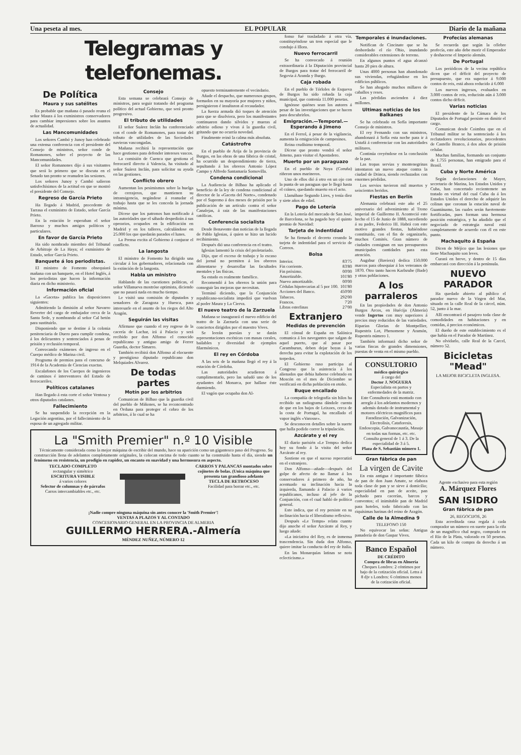Una peseta al mes. EL POPULAR Diario de la mañana
Telegramas y telefonemas.
De Política
Maura y sus satélites
Es probable que mañana ó pasado reuna el señor Maura á los exministros conservadores para cambiar impresiones sobre los asuntos de actualidad.
Las Mancomunidades
Los señores Cambó y Junoy han celebrado una extensa conferencia con el presidente del Consejo de ministros, señor conde de Romanones, sobre el proyecto de las Mancomunidades.
El señor Romanones dijo á sus visitantes que será lo primero que se discuta en el Senado tan pronto se reanuden las sesiones.
Los señores Junoy y Cambó salieron satisfechísimos de la actitud en que se mostró el presidente del Consejo.
Regreso de García Prieto
Ha llegado á Madrid, procedente de Tarrasa el exministro de Estado, señor García Prieto.
En la estación le esperaban el señor Barroso y muchos amigos políticos y particulares.
En favor de García Prieto
Ha sido nombrado miembro del Tribunal de Arbitraje de La Haya; el exministro de Estado, señor García Prieto.
Banquete á los periodistas.
El ministro de Fomento obsequiará mañana con un banquete, en el Hotel Inglés, á los periodistas que hacen la información diaria en dicho ministerio.
Información oficial
La «Gaceta» publica las disposiciones siguientes:
Admitiendo la dimisión al señor Navarro Reverter del cargo de embajador cerca de la Santa Sede, y nombrando al señor Cal betón para sustituirlo.
Disponiendo que se destine á la colonia penitenciaria de Duero para cumplir condena, á los delicuentes y sentenciados á penas de prisión y reclusión temporal.
Convocando exámenes de ingreso en el Cuerpo médico de Marina civil.
Programa de premios para el concurso de 1914 de la Academia de Ciencias exactas.
Escalafones de los Cuerpos de ingenieros de caminos é interventores del Estado de ferrocarriles.
Políticos catalanes
Han llegado á esta corte el señor Ventosa y otros diputados catalanes.
Fallecimiento
Se ha suspendido la recepción en la Legación argentina, por el fallecimiento de la esposa de un agregado militar.
Consejo
Esta semana se celebrará Consejo de ministros, para seguir tratando del programa político del actual Gobierno, que será pronto progresivo.
El tributo de utilidades
El señor Suárez Inclán ha conferenciado con el conde de Romanones, para tratar del tributo de utilidades de las Sociedades navieras vascongadas.
Mañana recibirá la representación que hace gestiones para defender intereses vascos.
La comisión de Cuenca que gestiona el ferrocarril directo á Valencia, ha visitado al señor Suárez Inclán, para solicitar su ayuda en las gestiones.
Conflicto obrero
Aumentan los pesimismos sobre la huelga de cerrajeros, que mantienen su intransigencia, negándose á reanudar el trabajo hasta que se les conceda la jornada mínima.
Dícese que los patronos han notificado á las autoridades que el sábado despedirán á sus operarios, ocupados en la edificación en Madrid y en los talleres, calculándose en 25.000 los que quedarán parados el lunes.
La Prensa excita al Gobierno á conjurar el conflicto.
La langosta
El ministro de Fomento ha dirigido una circular á los gobernadores, relacionada con la extinción de la langosta.
Habla un ministro
Hablando de las cuestiones políticas, el señor Villanueva mostróse optimista, diciendo que no pasará nada en mucho tiempo.
Le visitó una comisión de diputados y senadores de Zaragoza y Huesca, para interesarle en el asunto de los riegos del Alto Aragón.
Seguirán las visitas
Afírmase que cuando el rey regrese de la cacería de Lachar, irá á Palacio y será recibido por don Alfonso el conocido republicano y antiguo amigo de Ferrer Guardia, doctor Simarro.
También recibirá don Alfonso al elocuente y prestigioso diputado republicano don Melquiades Alvarez.
De todas partes
Motín por los arbitrios
Comunican de Bilbao que la guardia civil del pueblo de Miñones, se ha reconcentrado en Orduna para proteger el cobro de los arbitrios, á lo cual se ha
opuesto terminantemente el vecindario.
Añade el despacho, que numerosos grupos, formados en su mayoría por mujeres y niños, persiguieron é insultaron al recaudador.
La fuerza armada dió toques de atención para que se disolviera, pero los manifestantes continuaron dando silvidos y mueras al arbitrio odioso y vivas á la guardia civil, gritando que no ocurría novedad.
Finalmente reinó la calma más absoluta.
Catástrofre
En el pueblo de Arija de la provincia de Burgos, en las obras de una fábrica de cristal, ha ocurrido un desprendimiento de tierra, sepultando á los obreros Antonio López Campo y Alfredo Santamaría Somovilla.
Condena condicional
La Audiencia de Bilbao ha aplicado el beneficio de la ley de condena condicional al director de la «Gaceta del Norte», condenado por el Supremo á dos meses de prisión por la publicación de un artículo contra el señor Canalejas, á raiz de las manifestaciones católicas.
Conferencia socialista
Desde Benavente dan noticias de la llegada de Pablo Iglesias, á quien se hizo un lucido recibimiento.
Después dió una conferencia en el teatro.
Iglesias lamentó la crisis del proletariado.
Dijo, que el exceso de trabajo y lo escaso del jornal no permiten á los obreros alimentarse y desarrollar las facultades mentales y las físicas.
Su estado es realmente famélico.
Recomendó á los obreros la unión para conseguir las mejoras que necesitan.
Terminó diciendo, que la Conjunción republicano-socialista impedirá que vuelvan al poder Maura y La Cierva.
El nuevo teatro de la Zarzuela
Mañana se inaugurará el nuevo edificio del teatro de la Zarzuela con una serie de conciertos dirigidos por el maestro Vives.
Se leerán poesías y se darán representaciones escénicas con masas corales, bailables y diversidad de ejemplos filarmónicos.
El rey en Córdoba
A las seis de la mañana llegó el rey á la estación de Córdoba.
Las autoridades acudieron á cumplimentarlo, pero las saludó uno de los ayudantes del Monarca, por hallase éste durmiendo.
El vagón que ocupaba don Al-
La "Smith Premier" n.º 10 Visible
Técnicamente considerada como la mejor máquina de escribir del mundo, hace su aparición como un gigantesco paso del Progreso. Su construcción llena de adelantos completamente originales, la colocan encima de todo cuanto se ha construido hasta el día, siendo un fenómeno en resistencia, un prodigio en rapidez, un encanto en suavidad y una hermosura en aspecto.
TECLADO COMPLETO
rectangular y simétrico
ESCRITURA VISIBLE
á varios colores
Selector de columnas y de párrafos
Carros intercambiables etc., etc.
CARROS Y PALANCAS montados sobre cojinetes de bolas. (Unica máquina que presenta tan grandioso adelanto
TECLA DE RETROCESO
Facilidad para borrar etc., etc.
¡Nadie compre ninguna máquina sin antes conocer la 'Smith Premier'!
VENTAS A PLAZOS Y AL CONTADO
CONCESIONARIO GENERAL EN LA PROVINCIA DE ALMERIA
GUILLERMO HERRERA.-Almería
MÉNDEZ NUÑEZ, NÚMERO 12
fonso fué trasladado á otra vía, constituyéndose un tren especial que le condujo á Illora.
Nuevo ferrocarril
Se ha convocado á reunión extraordinaria á la Diputación provincial de Burgos para tratar del ferrocarril de Segovia á Aranda y Burgo.
Caja robada
En el pueblo de Tórloles de Esqueva de Burgos ha sido robada la caja municipal, que contenía 11.000 pesetas.
Ignórase quiénes sean los autores á pesar de las investigaciones que se hacen para descubrirlos.
Emigración.—Temporal.—Esperando á Jimeno
En el Ferrol, á pesar de la vigilancia, aumenta la emigración de campesinos.
Reina crudísimo temporal.
Dícese que pronto vendrá el señor Jimeno, para visitar el Apostadero.
Muerto por un paraguazo
En el pueblo de Noya (Coruña) riñeron unos marineros.
Uno de ellos dió á otro en un ojo con la punta de un paraguas que le llegó hasta el cráneo, quedando muerto en el acto.
Llamábase Segundo Lires, y tenía diez y siete años de edad.
Pago de Lotería
En la Lotería del mercado de San José, de Barcelona, se ha pagado hoy el quinto premio de Navidad:
Tarjeta de indentidad
Se ha firmado el decreto creando la tarjeta de indentidad para el servicio de Correos.
Bolsa
| Interior. | 83'75 |
| Fin corriente. | 83'80 |
| Fin próximo. | 00'00 |
| Amortizable. | 101'80 |
| Nuevo amortizable. | 00'00 |
| Cédulas hipotecarias al 5 por 100. | 101'80 |
| Acciones del Banco. | 450'00 |
| Tabacos. | 292'00 |
| Francos. | 7'20 |
| Libras esterlinas | 27'00 |
Extranjero
Medidas de prevención
El cónsul de España en Salónica comunica á los navegantes que salgan de aquel puerto, que al pasar por Caramburun, deben dejar boyas á la derecha para evitar la explotación de los torpedos.
El Gobierno ruso participa al Congreso que la asistencia á los alienados que debia haberse celebrado en Moscón en el mes de Diciembre se verificará en dicha población en otoño.
Buque encallado
La compañía de telegrafía sin hilos ha recibido un radiograma dándole cuenta de que en los bajos de Leixoes, cerca de la costa de Portugal, ha encallado el vapor inglés «Varosse».
Se desconocen detalles sobre la suerte que halla podido correr la tripulación.
Azcárate y el rey
El diario parisién «Le Temps» dedica hoy su fondo á la visita del señor Azcárate al rey.
Sostiene en que el suceso repercutirá en el extranjero.
Don Alfonso—añade—después del golpe de afecto de no llamar á los conservadores á primero de año, ha acentuado su inclinación hacia la izquierda, llamando á Palacio á varios republicanos, incluso al jefe de la Conjunción, con el cual habló de política general.
Este indica, que el rey persiste en su inclinación hacia el liberalismo reflexivo.
Después «Le Temps» relata cuanto dijo anoche el señor Azcárate al Rey, y luego añade:
«La iniciativa del Rey, es de inmensa trascendencia. Sin duda don Alfonso, quiere imitar la conducta del rey de Italia.
En las Monarquías latinas se nota eclecticismo.»
Temporales é inundaciones.
Notifican de Cincinate que se ha desbordado el río Ohio, inundando considerables extensiones de terreno.
En algunos puntos el agua alcanzó hasta 20 pies de altura.
Unas 4000 personas han abandonado sus viviendas, refugiándose en los edificios públicos.
Se han ahogado muchos millares de caballos y reses.
Las pérdidas ascienden á diez millones.
Ultimas noticias de los Balkanes
Se ha celebrado en Sofía importante Consejo de ministros.
El rey Fernando con sus ministros, abandonará á Sofía esta noche para ir á Ustafá á conferenciar con las autoridades militares.
Continúa creyéndose en la conclusión de la paz.
Las tropas servias y montenegrinas intentaron un nuevo ataque contra la ciudad de Drinca, siendo rechazados con enormes pérdidas.
Los servios tuvieron mil muertos y seiscientos heridos.
Fiestas en Berlín
Alemania celebrará este año el 25 aniversario del advenimiento al Trono imperial de Guillermo II. Aconteció este hecho el 15 de Junio de 1888, sucediendo á su padre, Federico III. Habrá con este motivo grandes fiestas, habiéndose constituido, con el fin de organizarlo, muchos Comités. Gran número de ciudades consignan en sus presupuestos municipales cantidades para esta atención.
Augsbur (Baviera) dedica 150.000 marcos para obsequiar á los veteranos de 1870. Otro tanto hacen Karlsruhe (Bade) y otras poblaciones.
A los parraleros
En las propiedades de don Antonio Burgos Arcos, en Huécija (Almería) vende Ingertos con muy superiores á precios muy reducidos de las variedades. Riparias Glorias de Montpellier, Rupestris Lot, Phenomene y Aramón, Rupestris número 1.
También informará dicho señor de varias fincas de grandes dimensiones, puestas de venta en el mismo pueblo.
CONSULTORIO
médico quirúrgico
á cargo del
Doctor J. NOGUERA
Especialista en partos y enfermedades de la matriz.
Este Consultorio está montado con arreglo á los adelantos modernos y además dotado de instrumental y motores eléctricos magníficos para Faradización, Galvanización, Electrolisis, Cataforesis, Endoscopia, Galvanocaustía, Masaje en todas sus formas, etc. etc.
Consulta general de 1 á 3. De la especialidad de 3 á 5.
Plaza de S. Sebastián número 1.
Gran fábrica de pan
La virgen de Cavite
En esta antigua é importante fábrica de pan de don Juan Amate, se elabora toda clase de pan y se sirve á domicilio; especialidad en pan de aceite, pan pichado para cacerías, barcos y conventos; el inimitable pan de Madrid para hoteles, todo fabricado con las riquísimas harinas del reino de Aragón.
Calle de la Almedina 9
TELEFONO 150
No equivocar las señas: Antigua panadería de don Gaspar Vives.
Banco Español
DE CRÉDITO
Compra de libras en Almería
Cheques Londres: 2 céntimos por bajo de la cotización oficial. Letra á 8 djv s Londres: 6 céntimos menos de la cotización oficial.
Profecías alemanas
Se recuerda que según la célebre profecía, este año debe morir el Emperador y deshacerse el Imperio alemán.
De Portugal
Los periódicos de la vecina república dicen que el déficit del proyecto de presupuesto, que era superior á 9.000 contos de reis, está ahora reducido á 6.000
Los nuevos ingresos, evaluados en 3.000 contos de reis, reducirán aún á 3.000 contos dicho déficit.
Varias noticias
El presidente de la Cámara de los Diputados de Portugal persiste en dimitir el cargo.
Comunican desde Coimbra que en el Tribunal militar se ha sentenciado á los reclutadores revolucionarios, procedentes de Castello Branco, á dos años de prisión celular.
Muchas familias, formando un conjunto de 1.755 personas, han emigrado para el Brasil.
Cuba y Norte América
Según declaraciones de Mayer, secretario de Marina, los Estados Unidos y Cuba, han concertado recientemete un tratado en virtud del cual Cuba da á los Estados Unidos el derecho de adquirir las colinas que coronan la estación naval de Guantánamo, las cuales serán fuertemente fortificadas, pues forman una hermosa posición estratégica, y ha añadido que el negociado de estrategia naval está completamente de acuerdo con él en este punto.
Machaquito á España
Dicen de Méjico que las lesiones que tiene Machaquito son leves.
Curará en breve, y dentro de 15 días embarcará con dirección á la península.
NUEVO PARADOR
Ha quedado abierto al público el parador nuevo de la Virgen del Mar, situado en la calle Real de la cárcel, núm. 52, junto á la mar.
Allí encontrará el pasajero toda clase de comodidades en habitaciones y en comidas, á precios económicos.
El dueño de este establecimiento es el que había en el Parador de Martínez.
No olvidarlo, calle Real de la Carcel, número 52.
Bicicletas "Mead"
LA MEJOR BICICLETA INGLESA.
Agente exclusivo para esta región
A. Márquez Flores
SAN ISIDRO
Gran fábrica de pan
26, REGOCIJOS, 26
Esta acreditada casa regala á cada comprador un número en suerte para la rifa de un magnífico chal negro, comprado en el Río de la Plata, valorado en 50 pesetas. Cada un kilo de compra da derecho á un número.